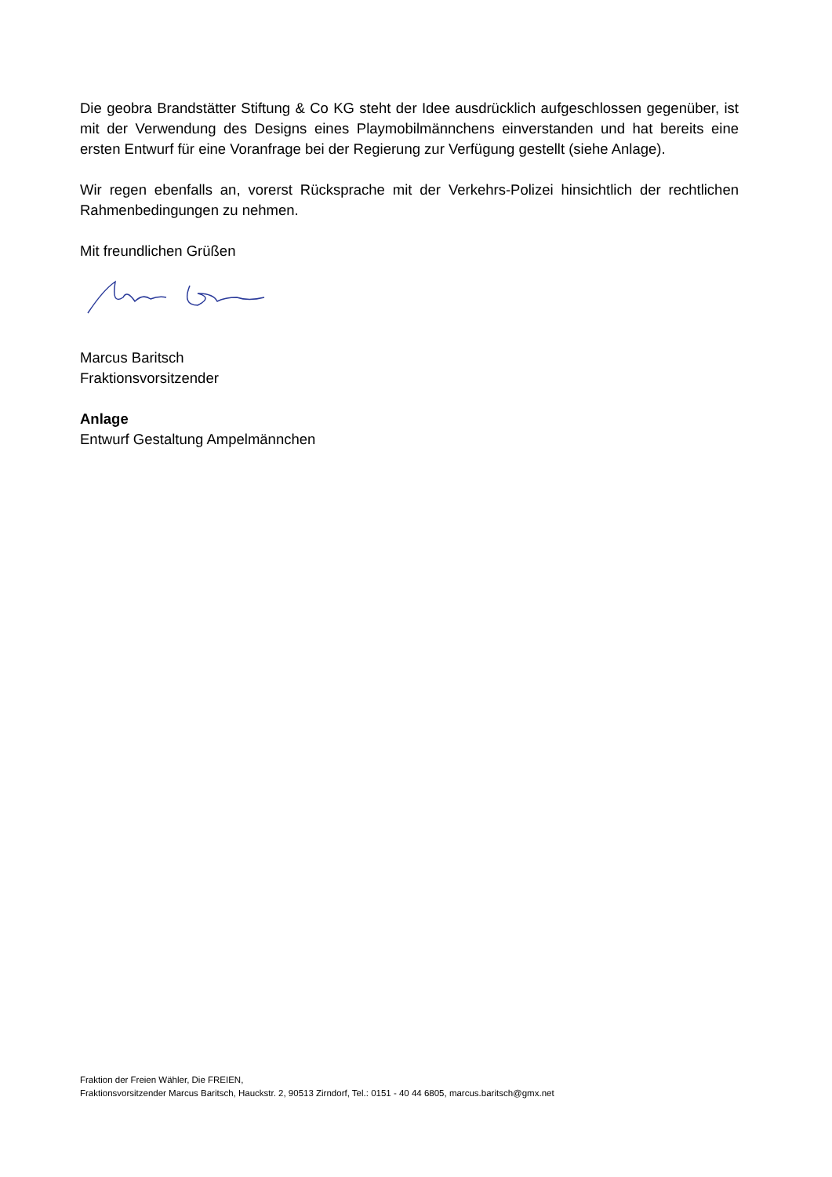Die geobra Brandstätter Stiftung & Co KG steht der Idee ausdrücklich aufgeschlossen gegenüber, ist mit der Verwendung des Designs eines Playmobilmännchens einverstanden und hat bereits eine ersten Entwurf für eine Voranfrage bei der Regierung zur Verfügung gestellt (siehe Anlage).
Wir regen ebenfalls an, vorerst Rücksprache mit der Verkehrs-Polizei hinsichtlich der rechtlichen Rahmenbedingungen zu nehmen.
Mit freundlichen Grüßen
Marcus Baritsch
Fraktionsvorsitzender
Anlage
Entwurf Gestaltung Ampelmännchen
Fraktion der Freien Wähler, Die FREIEN,
Fraktionsvorsitzender Marcus Baritsch, Hauckstr. 2, 90513 Zirndorf, Tel.: 0151 - 40 44 6805, marcus.baritsch@gmx.net